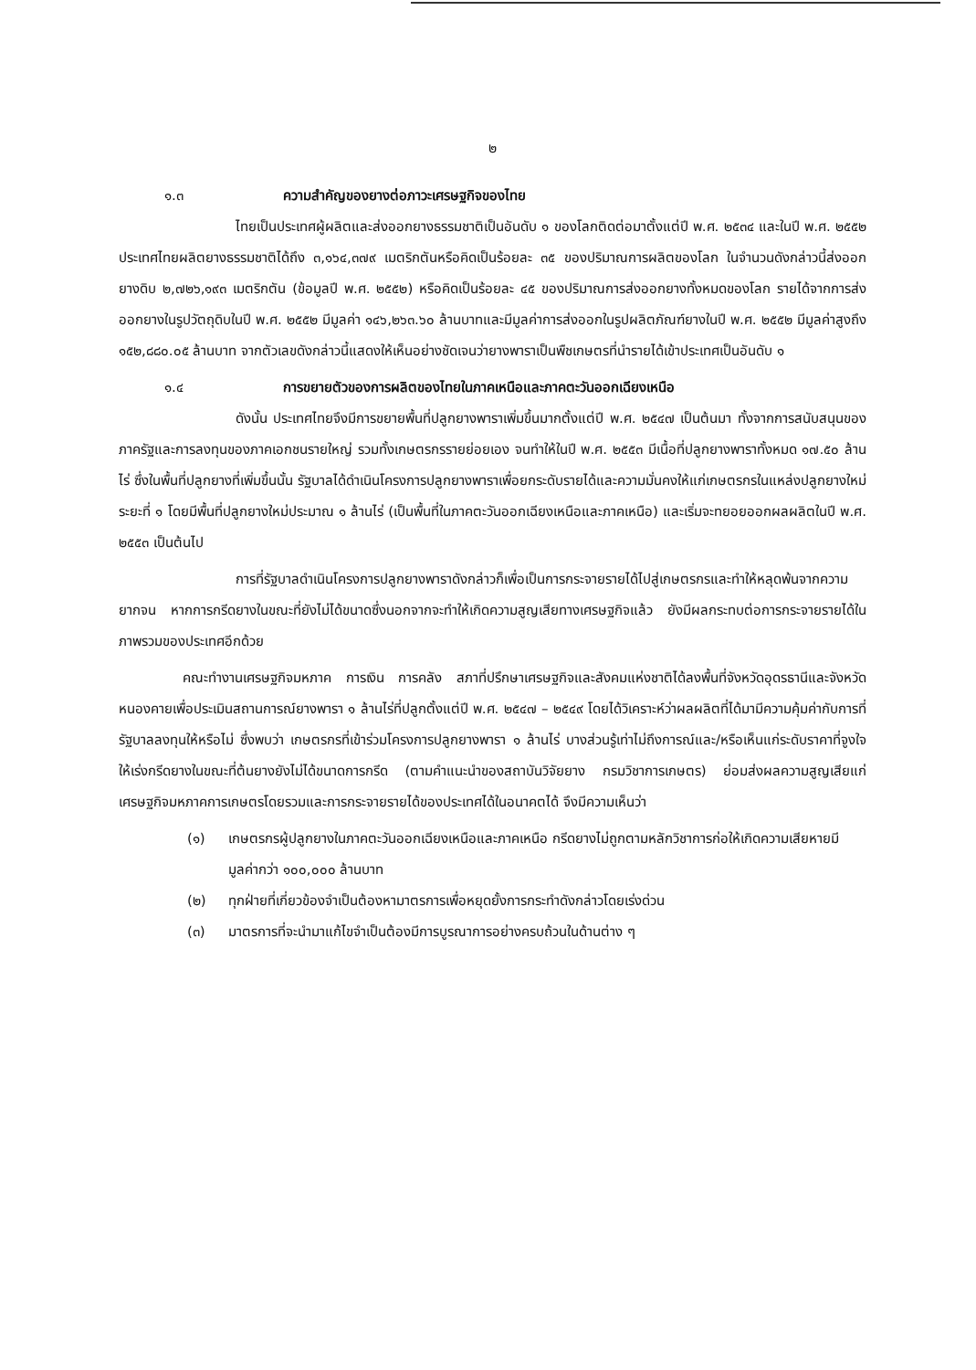๒
๑.๓ ความสำคัญของยางต่อภาวะเศรษฐกิจของไทย
ไทยเป็นประเทศผู้ผลิตและส่งออกยางธรรมชาติเป็นอันดับ ๑ ของโลกติดต่อมาตั้งแต่ปี พ.ศ. ๒๕๓๔ และในปี พ.ศ. ๒๕๕๒ ประเทศไทยผลิตยางธรรมชาติได้ถึง ๓,๑๖๔,๓๗๙ เมตริกตันหรือคิดเป็นร้อยละ ๓๕ ของปริมาณการผลิตของโลก ในจำนวนดังกล่าวนี้ส่งออกยางดิบ ๒,๗๒๖,๑๙๓ เมตริกตัน (ข้อมูลปี พ.ศ. ๒๕๕๒) หรือคิดเป็นร้อยละ ๔๕ ของปริมาณการส่งออกยางทั้งหมดของโลก รายได้จากการส่งออกยางในรูปวัตถุดิบในปี พ.ศ. ๒๕๕๒ มีมูลค่า ๑๔๖,๒๖๓.๖๐ ล้านบาทและมีมูลค่าการส่งออกในรูปผลิตภัณฑ์ยางในปี พ.ศ. ๒๕๕๒ มีมูลค่าสูงถึง ๑๕๒,๘๘๐.๐๕ ล้านบาท จากตัวเลขดังกล่าวนี้แสดงให้เห็นอย่างชัดเจนว่ายางพาราเป็นพืชเกษตรที่นำรายได้เข้าประเทศเป็นอันดับ ๑
๑.๔ การขยายตัวของการผลิตของไทยในภาคเหนือและภาคตะวันออกเฉียงเหนือ
ดังนั้น ประเทศไทยจึงมีการขยายพื้นที่ปลูกยางพาราเพิ่มขึ้นมากตั้งแต่ปี พ.ศ. ๒๕๔๗ เป็นต้นมา ทั้งจากการสนับสนุนของภาครัฐและการลงทุนของภาคเอกชนรายใหญ่ รวมทั้งเกษตรกรรายย่อยเอง จนทำให้ในปี พ.ศ. ๒๕๕๓ มีเนื้อที่ปลูกยางพาราทั้งหมด ๑๗.๕๐ ล้านไร่ ซึ่งในพื้นที่ปลูกยางที่เพิ่มขึ้นนั้น รัฐบาลได้ดำเนินโครงการปลูกยางพาราเพื่อยกระดับรายได้และความมั่นคงให้แก่เกษตรกรในแหล่งปลูกยางใหม่ระยะที่ ๑ โดยมีพื้นที่ปลูกยางใหม่ประมาณ ๑ ล้านไร่ (เป็นพื้นที่ในภาคตะวันออกเฉียงเหนือและภาคเหนือ) และเริ่มจะทยอยออกผลผลิตในปี พ.ศ. ๒๕๕๓ เป็นต้นไป
การที่รัฐบาลดำเนินโครงการปลูกยางพาราดังกล่าวก็เพื่อเป็นการกระจายรายได้ไปสู่เกษตรกรและทำให้หลุดพ้นจากความยากจน หากการกรีดยางในขณะที่ยังไม่ได้ขนาดซึ่งนอกจากจะทำให้เกิดความสูญเสียทางเศรษฐกิจแล้ว ยังมีผลกระทบต่อการกระจายรายได้ในภาพรวมของประเทศอีกด้วย
คณะทำงานเศรษฐกิจมหภาค การเงิน การคลัง สภาที่ปรึกษาเศรษฐกิจและสังคมแห่งชาติได้ลงพื้นที่จังหวัดอุดรธานีและจังหวัดหนองคายเพื่อประเมินสถานการณ์ยางพารา ๑ ล้านไร่ที่ปลูกตั้งแต่ปี พ.ศ. ๒๕๔๗ – ๒๕๔๙ โดยได้วิเคราะห์ว่าผลผลิตที่ได้มามีความคุ้มค่ากับการที่รัฐบาลลงทุนให้หรือไม่ ซึ่งพบว่า เกษตรกรที่เข้าร่วมโครงการปลูกยางพารา ๑ ล้านไร่ บางส่วนรู้เท่าไม่ถึงการณ์และ/หรือเห็นแก่ระดับราคาที่จูงใจให้เร่งกรีดยางในขณะที่ต้นยางยังไม่ได้ขนาดการกรีด (ตามคำแนะนำของสถาบันวิจัยยาง กรมวิชาการเกษตร) ย่อมส่งผลความสูญเสียแก่เศรษฐกิจมหภาคการเกษตรโดยรวมและการกระจายรายได้ของประเทศได้ในอนาคตได้ จึงมีความเห็นว่า
(๑) เกษตรกรผู้ปลูกยางในภาคตะวันออกเฉียงเหนือและภาคเหนือ กรีดยางไม่ถูกตามหลักวิชาการก่อให้เกิดความเสียหายมีมูลค่ากว่า ๑๐๐,๐๐๐ ล้านบาท
(๒) ทุกฝ่ายที่เกี่ยวข้องจำเป็นต้องหามาตรการเพื่อหยุดยั้งการกระทำดังกล่าวโดยเร่งด่วน
(๓) มาตรการที่จะนำมาแก้ไขจำเป็นต้องมีการบูรณาการอย่างครบถ้วนในด้านต่าง ๆ